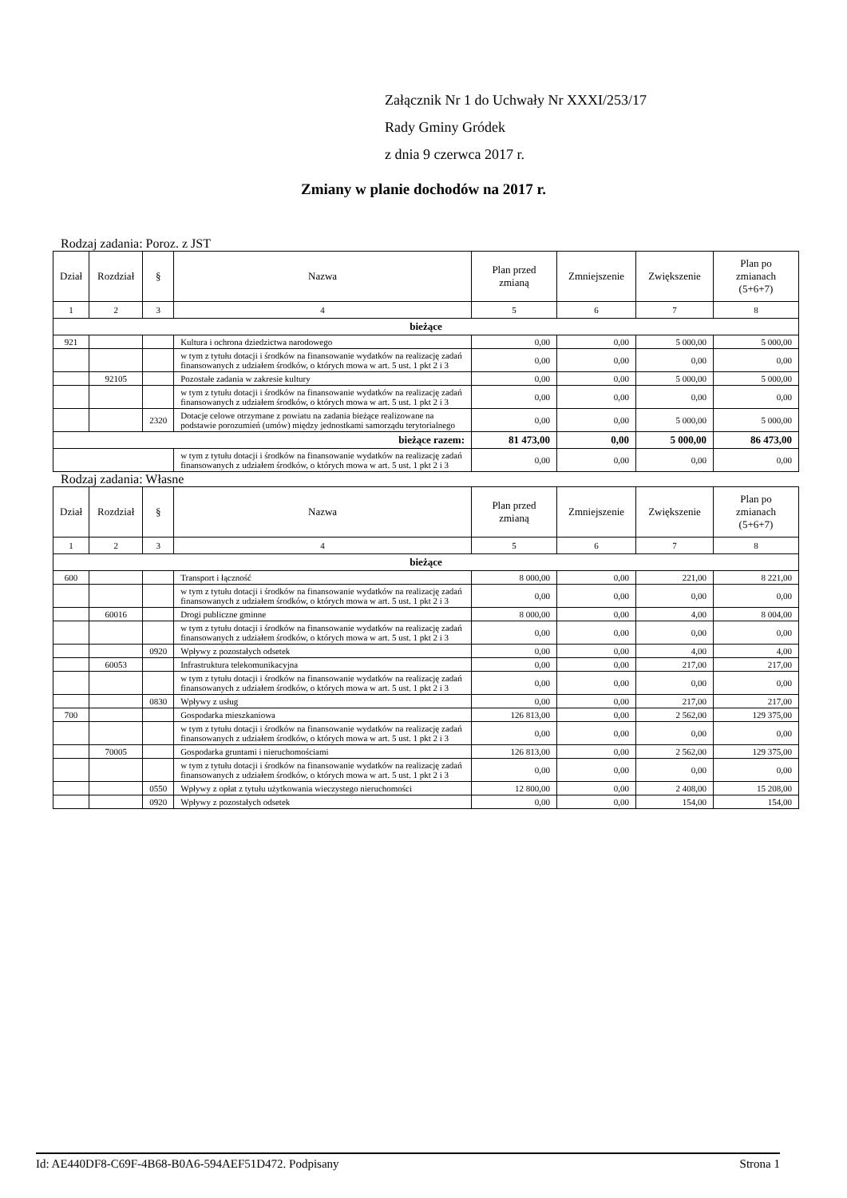Załącznik Nr 1 do Uchwały Nr XXXI/253/17
Rady Gminy Gródek
z dnia 9 czerwca 2017 r.
Zmiany w planie dochodów na 2017 r.
Rodzaj zadania: Poroz. z JST
| Dział | Rozdział | § | Nazwa | Plan przed zmianą | Zmniejszenie | Zwiększenie | Plan po zmianach (5+6+7) |
| --- | --- | --- | --- | --- | --- | --- | --- |
| 1 | 2 | 3 | 4 | 5 | 6 | 7 | 8 |
| bieżące | | | | | | | |
| 921 | | | Kultura i ochrona dziedzictwa narodowego | 0,00 | 0,00 | 5 000,00 | 5 000,00 |
| | | | w tym z tytułu dotacji i środków na finansowanie wydatków na realizację zadań finansowanych z udziałem środków, o których mowa w art. 5 ust. 1 pkt 2 i 3 | 0,00 | 0,00 | 0,00 | 0,00 |
| | 92105 | | Pozostałe zadania w zakresie kultury | 0,00 | 0,00 | 5 000,00 | 5 000,00 |
| | | | w tym z tytułu dotacji i środków na finansowanie wydatków na realizację zadań finansowanych z udziałem środków, o których mowa w art. 5 ust. 1 pkt 2 i 3 | 0,00 | 0,00 | 0,00 | 0,00 |
| | | 2320 | Dotacje celowe otrzymane z powiatu na zadania bieżące realizowane na podstawie porozumień (umów) między jednostkami samorządu terytorialnego | 0,00 | 0,00 | 5 000,00 | 5 000,00 |
| bieżące razem: | | | | 81 473,00 | 0,00 | 5 000,00 | 86 473,00 |
| | | | w tym z tytułu dotacji i środków na finansowanie wydatków na realizację zadań finansowanych z udziałem środków, o których mowa w art. 5 ust. 1 pkt 2 i 3 | 0,00 | 0,00 | 0,00 | 0,00 |
Rodzaj zadania: Własne
| Dział | Rozdział | § | Nazwa | Plan przed zmianą | Zmniejszenie | Zwiększenie | Plan po zmianach (5+6+7) |
| --- | --- | --- | --- | --- | --- | --- | --- |
| 1 | 2 | 3 | 4 | 5 | 6 | 7 | 8 |
| bieżące | | | | | | | |
| 600 | | | Transport i łączność | 8 000,00 | 0,00 | 221,00 | 8 221,00 |
| | | | w tym z tytułu dotacji i środków na finansowanie wydatków na realizację zadań finansowanych z udziałem środków, o których mowa w art. 5 ust. 1 pkt 2 i 3 | 0,00 | 0,00 | 0,00 | 0,00 |
| | 60016 | | Drogi publiczne gminne | 8 000,00 | 0,00 | 4,00 | 8 004,00 |
| | | | w tym z tytułu dotacji i środków na finansowanie wydatków na realizację zadań finansowanych z udziałem środków, o których mowa w art. 5 ust. 1 pkt 2 i 3 | 0,00 | 0,00 | 0,00 | 0,00 |
| | | 0920 | Wpływy z pozostałych odsetek | 0,00 | 0,00 | 4,00 | 4,00 |
| | 60053 | | Infrastruktura telekomunikacyjna | 0,00 | 0,00 | 217,00 | 217,00 |
| | | | w tym z tytułu dotacji i środków na finansowanie wydatków na realizację zadań finansowanych z udziałem środków, o których mowa w art. 5 ust. 1 pkt 2 i 3 | 0,00 | 0,00 | 0,00 | 0,00 |
| | | 0830 | Wpływy z usług | 0,00 | 0,00 | 217,00 | 217,00 |
| 700 | | | Gospodarka mieszkaniowa | 126 813,00 | 0,00 | 2 562,00 | 129 375,00 |
| | | | w tym z tytułu dotacji i środków na finansowanie wydatków na realizację zadań finansowanych z udziałem środków, o których mowa w art. 5 ust. 1 pkt 2 i 3 | 0,00 | 0,00 | 0,00 | 0,00 |
| | 70005 | | Gospodarka gruntami i nieruchomościami | 126 813,00 | 0,00 | 2 562,00 | 129 375,00 |
| | | | w tym z tytułu dotacji i środków na finansowanie wydatków na realizację zadań finansowanych z udziałem środków, o których mowa w art. 5 ust. 1 pkt 2 i 3 | 0,00 | 0,00 | 0,00 | 0,00 |
| | | 0550 | Wpływy z opłat z tytułu użytkowania wieczystego nieruchomości | 12 800,00 | 0,00 | 2 408,00 | 15 208,00 |
| | | 0920 | Wpływy z pozostałych odsetek | 0,00 | 0,00 | 154,00 | 154,00 |
Id: AE440DF8-C69F-4B68-B0A6-594AEF51D472. Podpisany Strona 1